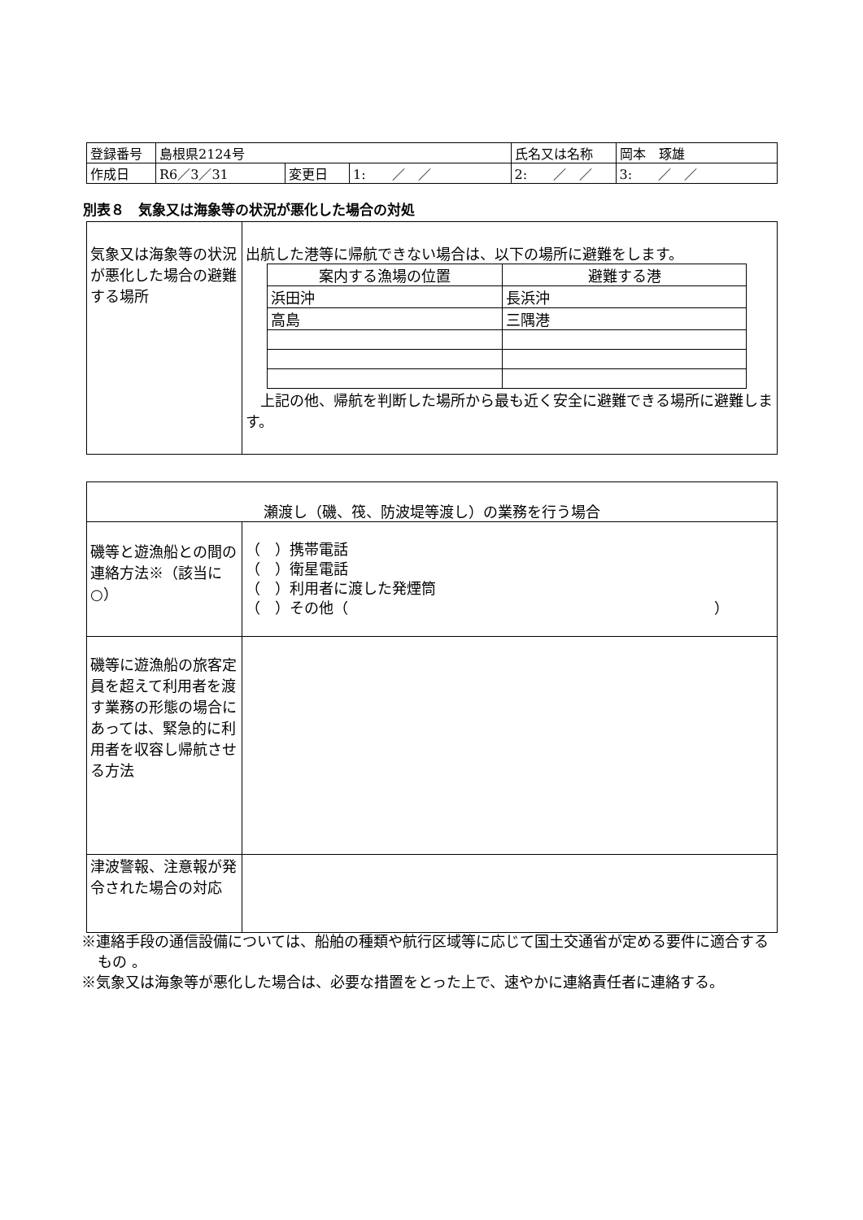| 登録番号 | 島根県2124号 | | | 氏名又は名称 | 岡本 琢雄 | |
| 作成日 | R6／3／31 | 変更日 | 1: ／ ／ | 2: ／ ／ | | 3: ／ ／ |
別表８　気象又は海象等の状況が悪化した場合の対処
| 気象又は海象等の状況が悪化した場合の避難する場所 | 出航した港等に帰航できない場合は、以下の場所に避難をします。 / 案内する漁場の位置 / 避難する港 / / 浜田沖 / 長浜沖 / / 高島 / 三隅港 / 上記の他、帰航を判断した場所から最も近く安全に避難できる場所に避難します。 |
| 瀬渡し（磯、筏、防波堤等渡し）の業務を行う場合 | |
| 磯等と遊漁船との間の連絡方法※（該当に○） | （ ）携帯電話 （ ）衛星電話 （ ）利用者に渡した発煙筒 （ ）その他（ ） |
| 磯等に遊漁船の旅客定員を超えて利用者を渡す業務の形態の場合にあっては、緊急的に利用者を収容し帰航させる方法 | |
| 津波警報、注意報が発令された場合の対応 | |
※連絡手段の通信設備については、船舶の種類や航行区域等に応じて国土交通省が定める要件に適合するもの 。
※気象又は海象等が悪化した場合は、必要な措置をとった上で、速やかに連絡責任者に連絡する。